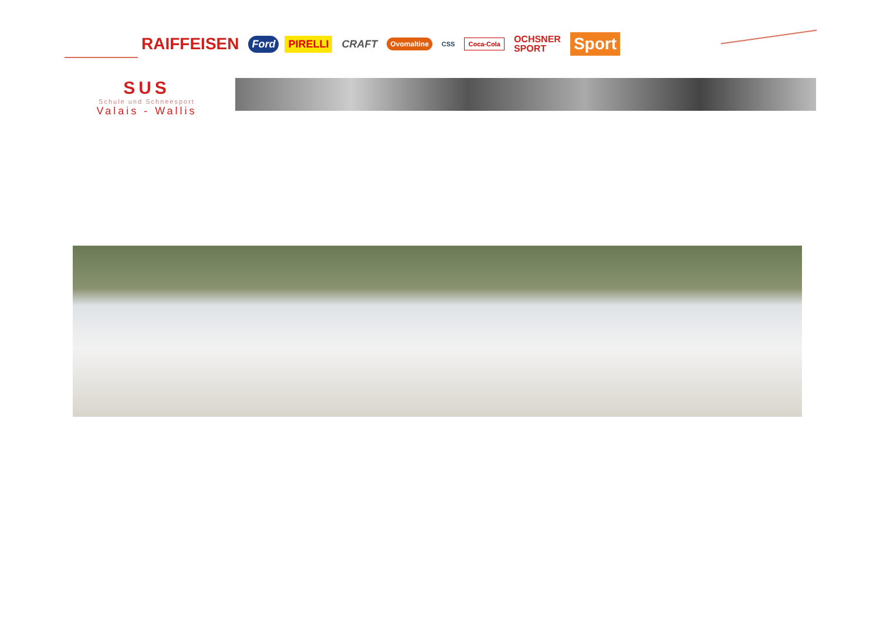RAIFFEISEN Ford PIRELLI CRAFT Ovomaltine CSS Coca-Cola OCHSNER
SPORT Sport
SUS
Schule und Schneesport
Valais - Wallis